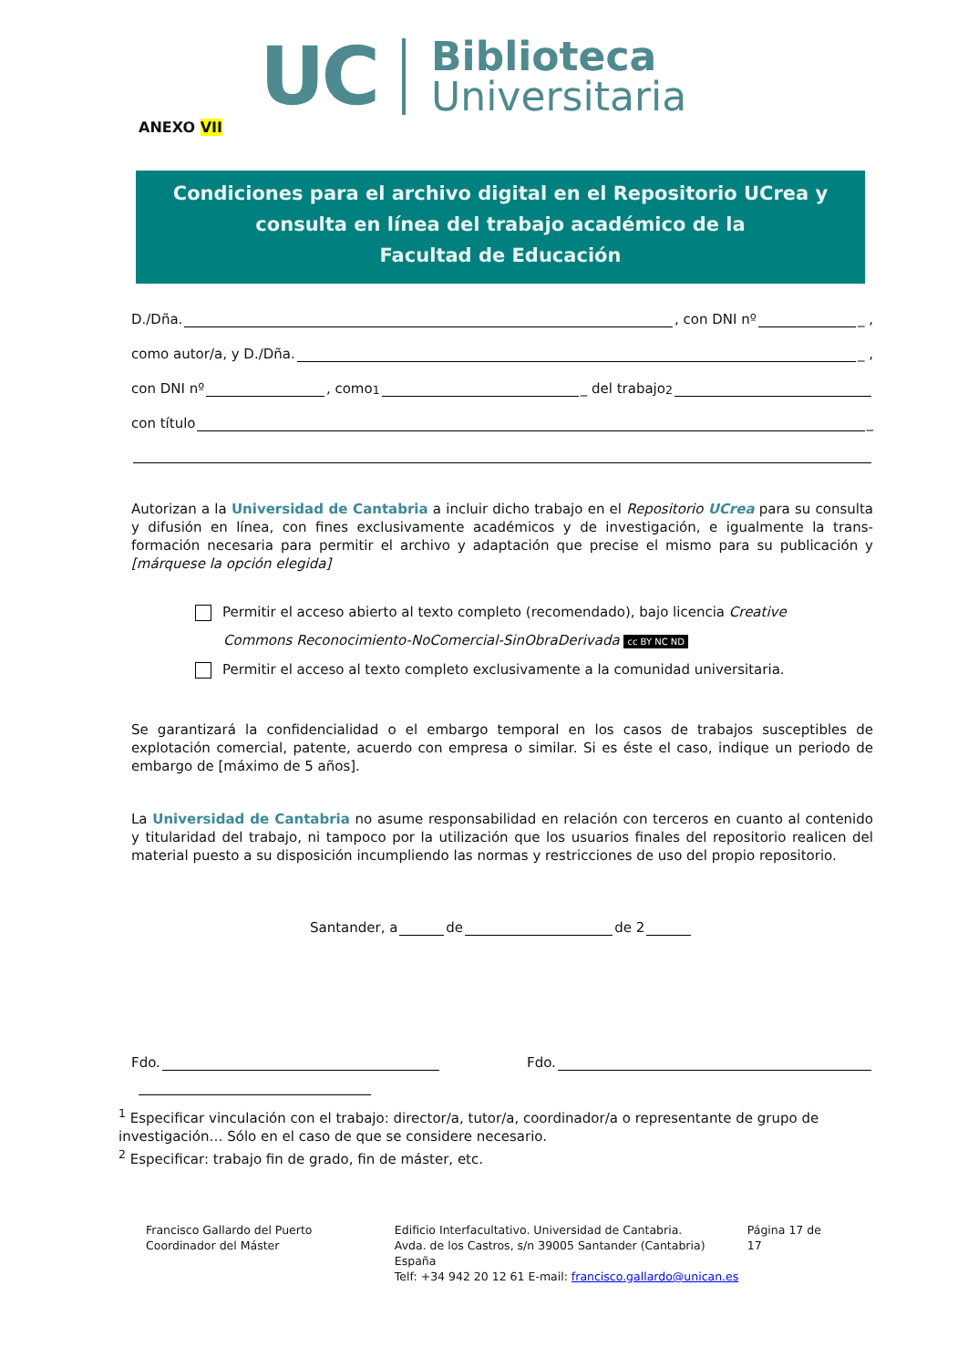UC
Biblioteca
Universitaria
ANEXO VII
Condiciones para el archivo digital en el Repositorio UCrea y
consulta en línea del trabajo académico de la
Facultad de Educación
D./Dña. , con DNI nº _ ,
como autor/a, y D./Dña. _ ,
con DNI nº , como<sup>1</sup> _ del trabajo<sup>2</sup>
con título _
Autorizan a la Universidad de Cantabria a incluir dicho trabajo en el Repositorio UCrea para su consulta y difusión en línea, con fines exclusivamente académicos y de investigación, e igualmente la trans- formación necesaria para permitir el archivo y adaptación que precise el mismo para su publicación y [márquese la opción elegida]
Permitir el acceso abierto al texto completo (recomendado), bajo licencia Creative
Commons Reconocimiento-NoComercial-SinObraDerivada cc BY NC ND
Permitir el acceso al texto completo exclusivamente a la comunidad universitaria.
Se garantizará la confidencialidad o el embargo temporal en los casos de trabajos susceptibles de explotación comercial, patente, acuerdo con empresa o similar. Si es éste el caso, indique un periodo de embargo de [máximo de 5 años].
La Universidad de Cantabria no asume responsabilidad en relación con terceros en cuanto al contenido y titularidad del trabajo, ni tampoco por la utilización que los usuarios finales del repositorio realicen del material puesto a su disposición incumpliendo las normas y restricciones de uso del propio repositorio.
Santander, a de de 2
Fdo. Fdo.
<sup>1</sup> Especificar vinculación con el trabajo: director/a, tutor/a, coordinador/a o representante de grupo de investigación… Sólo en el caso de que se considere necesario.
<sup>2</sup> Especificar: trabajo fin de grado, fin de máster, etc.
Francisco Gallardo del Puerto
Coordinador del Máster
Edificio Interfacultativo. Universidad de Cantabria.
Avda. de los Castros, s/n 39005 Santander (Cantabria) España
Telf: +34 942 20 12 61 E-mail: francisco.gallardo@unican.es
Página 17 de 17